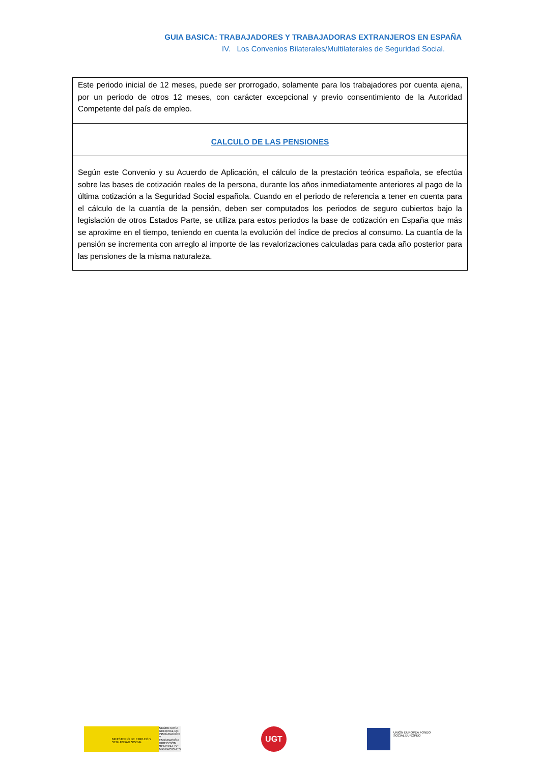GUIA BASICA: TRABAJADORES Y TRABAJADORAS EXTRANJEROS EN ESPAÑA
IV. Los Convenios Bilaterales/Multilaterales de Seguridad Social.
| Este periodo inicial de 12 meses, puede ser prorrogado, solamente para los trabajadores por cuenta ajena, por un periodo de otros 12 meses, con carácter excepcional y previo consentimiento de la Autoridad Competente del país de empleo. |
| CALCULO DE LAS PENSIONES |
| Según este Convenio y su Acuerdo de Aplicación, el cálculo de la prestación teórica española, se efectúa sobre las bases de cotización reales de la persona, durante los años inmediatamente anteriores al pago de la última cotización a la Seguridad Social española. Cuando en el periodo de referencia a tener en cuenta para el cálculo de la cuantía de la pensión, deben ser computados los periodos de seguro cubiertos bajo la legislación de otros Estados Parte, se utiliza para estos periodos la base de cotización en España que más se aproxime en el tiempo, teniendo en cuenta la evolución del índice de precios al consumo. La cuantía de la pensión se incrementa con arreglo al importe de las revalorizaciones calculadas para cada año posterior para las pensiones de la misma naturaleza. |
MINISTERIO DE EMPLEO Y SEGURIDAD SOCIAL
SECRETARÍA GENERAL DE INMIGRACIÓN Y EMIGRACIÓN DIRECCIÓN GENERAL DE MIGRACIONES
UGT
UNIÓN EUROPEA FONDO SOCIAL EUROPEO